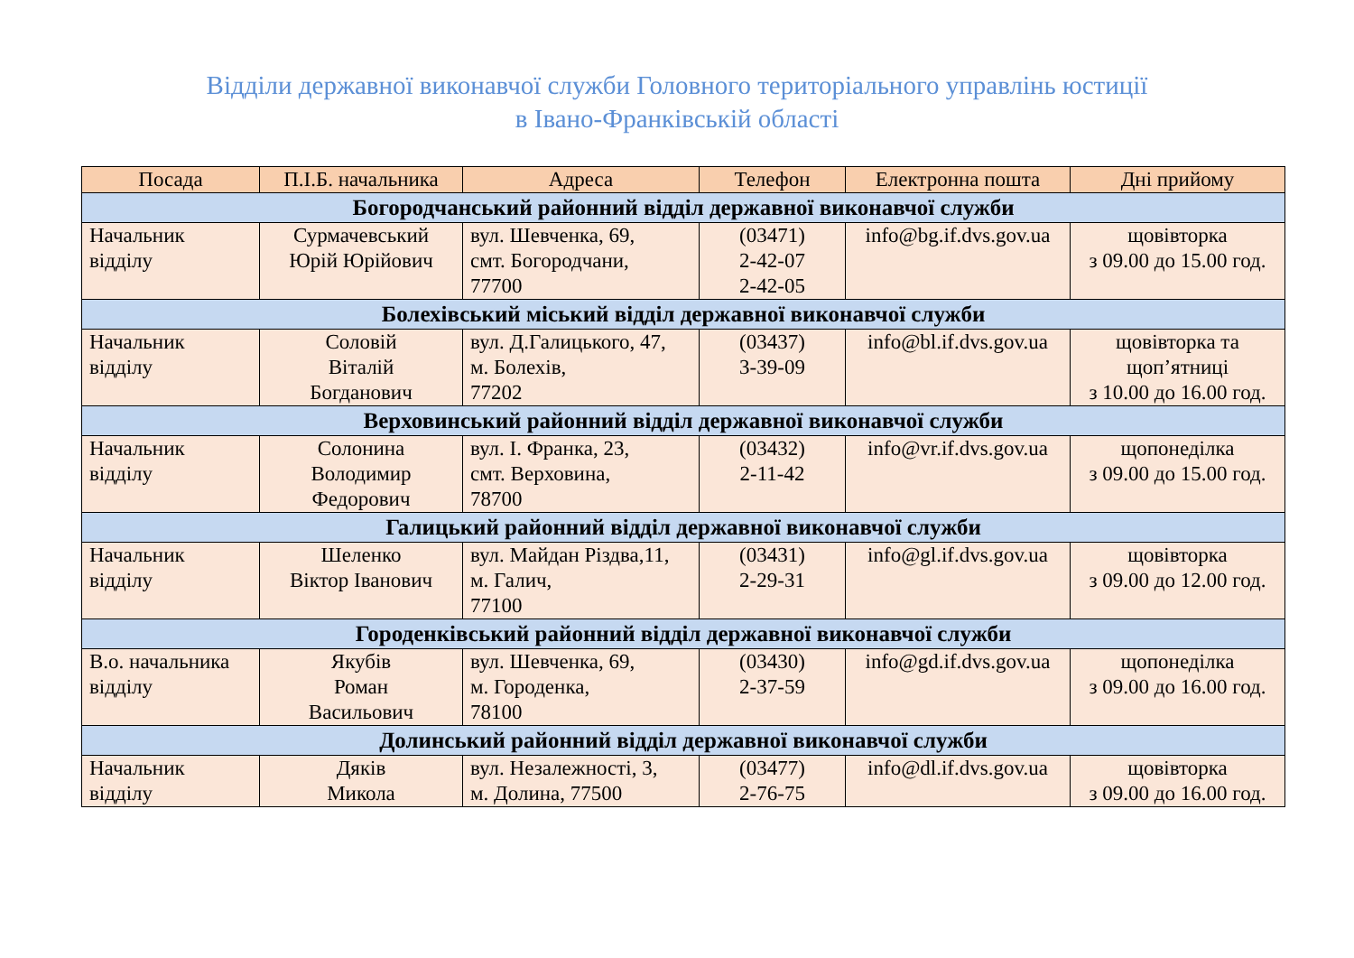Відділи державної виконавчої служби Головного територіального управлінь юстиції
в Івано-Франківській області
| Посада | П.І.Б. начальника | Адреса | Телефон | Електронна пошта | Дні прийому |
| --- | --- | --- | --- | --- | --- |
| Богородчанський районний відділ державної виконавчої служби | | | | | |
| Начальник відділу | Сурмачевський Юрій Юрійович | вул. Шевченка, 69, смт. Богородчани, 77700 | (03471) 2-42-07 2-42-05 | info@bg.if.dvs.gov.ua | щовівторка з 09.00 до 15.00 год. |
| Болехівський міський відділ державної виконавчої служби | | | | | |
| Начальник відділу | Соловій Віталій Богданович | вул. Д.Галицького, 47, м. Болехів, 77202 | (03437) 3-39-09 | info@bl.if.dvs.gov.ua | щовівторка та щоп’ятниці з 10.00 до 16.00 год. |
| Верховинський районний відділ державної виконавчої служби | | | | | |
| Начальник відділу | Солонина Володимир Федорович | вул. І. Франка, 23, смт. Верховина, 78700 | (03432) 2-11-42 | info@vr.if.dvs.gov.ua | щопонеділка з 09.00 до 15.00 год. |
| Галицький районний відділ державної виконавчої служби | | | | | |
| Начальник відділу | Шеленко Віктор Іванович | вул. Майдан Різдва,11, м. Галич, 77100 | (03431) 2-29-31 | info@gl.if.dvs.gov.ua | щовівторка з 09.00 до 12.00 год. |
| Городенківський районний відділ державної виконавчої служби | | | | | |
| В.о. начальника відділу | Якубів Роман Васильович | вул. Шевченка, 69, м. Городенка, 78100 | (03430) 2-37-59 | info@gd.if.dvs.gov.ua | щопонеділка з 09.00 до 16.00 год. |
| Долинський районний відділ державної виконавчої служби | | | | | |
| Начальник відділу | Дяків Микола | вул. Незалежності, 3, м. Долина, 77500 | (03477) 2-76-75 | info@dl.if.dvs.gov.ua | щовівторка з 09.00 до 16.00 год. |